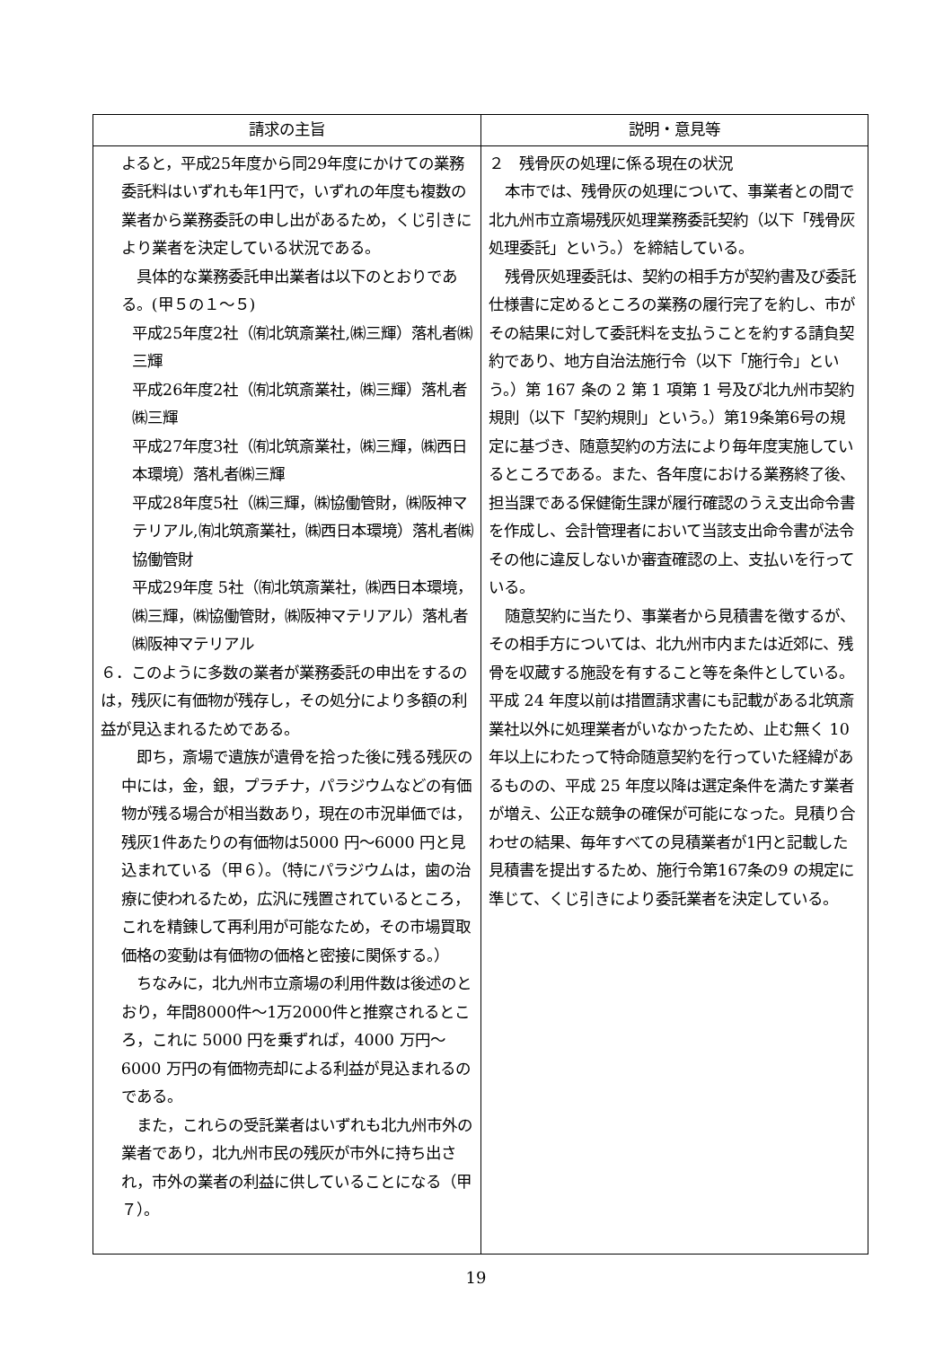| 請求の主旨 | 説明・意見等 |
| --- | --- |
| よると，平成25年度から同29年度にかけての業務委託料はいずれも年1円で，いずれの年度も複数の業者から業務委託の申し出があるため，くじ引きにより業者を決定している状況である。 具体的な業務委託申出業者は以下のとおりである。(甲５の１～５) 平成25年度2社（㈲北筑斎業社,㈱三輝）落札者㈱三輝 平成26年度2社（㈲北筑斎業社，㈱三輝）落札者㈱三輝 平成27年度3社（㈲北筑斎業社，㈱三輝，㈱西日本環境）落札者㈱三輝 平成28年度5社（㈱三輝，㈱協働管財，㈱阪神マテリアル,㈲北筑斎業社，㈱西日本環境）落札者㈱協働管財 平成29年度 5社（㈲北筑斎業社，㈱西日本環境，㈱三輝，㈱協働管財，㈱阪神マテリアル）落札者㈱阪神マテリアル ６．このように多数の業者が業務委託の申出をするのは，残灰に有価物が残存し，その処分により多額の利益が見込まれるためである。 即ち，斎場で遺族が遺骨を拾った後に残る残灰の中には，金，銀，プラチナ，パラジウムなどの有価物が残る場合が相当数あり，現在の市況単価では，残灰1件あたりの有価物は5000 円～6000 円と見込まれている（甲６）。（特にパラジウムは，歯の治療に使われるため，広汎に残置されているところ，これを精錬して再利用が可能なため，その市場買取価格の変動は有価物の価格と密接に関係する。） ちなみに，北九州市立斎場の利用件数は後述のとおり，年間8000件～1万2000件と推察されるところ，これに 5000 円を乗ずれば，4000 万円～6000 万円の有価物売却による利益が見込まれるのである。 また，これらの受託業者はいずれも北九州市外の業者であり，北九州市民の残灰が市外に持ち出され，市外の業者の利益に供していることになる（甲７）。 | ２ 残骨灰の処理に係る現在の状況 本市では、残骨灰の処理について、事業者との間で北九州市立斎場残灰処理業務委託契約（以下「残骨灰処理委託」という。）を締結している。 残骨灰処理委託は、契約の相手方が契約書及び委託仕様書に定めるところの業務の履行完了を約し、市がその結果に対して委託料を支払うことを約する請負契約であり、地方自治法施行令（以下「施行令」という。）第 167 条の 2 第 1 項第 1 号及び北九州市契約規則（以下「契約規則」という。）第19条第6号の規定に基づき、随意契約の方法により毎年度実施しているところである。また、各年度における業務終了後、担当課である保健衛生課が履行確認のうえ支出命令書を作成し、会計管理者において当該支出命令書が法令その他に違反しないか審査確認の上、支払いを行っている。 随意契約に当たり、事業者から見積書を徴するが、その相手方については、北九州市内または近郊に、残骨を収蔵する施設を有すること等を条件としている。平成 24 年度以前は措置請求書にも記載がある北筑斎業社以外に処理業者がいなかったため、止む無く 10 年以上にわたって特命随意契約を行っていた経緯があるものの、平成 25 年度以降は選定条件を満たす業者が増え、公正な競争の確保が可能になった。見積り合わせの結果、毎年すべての見積業者が1円と記載した見積書を提出するため、施行令第167条の9 の規定に準じて、くじ引きにより委託業者を決定している。 |
19